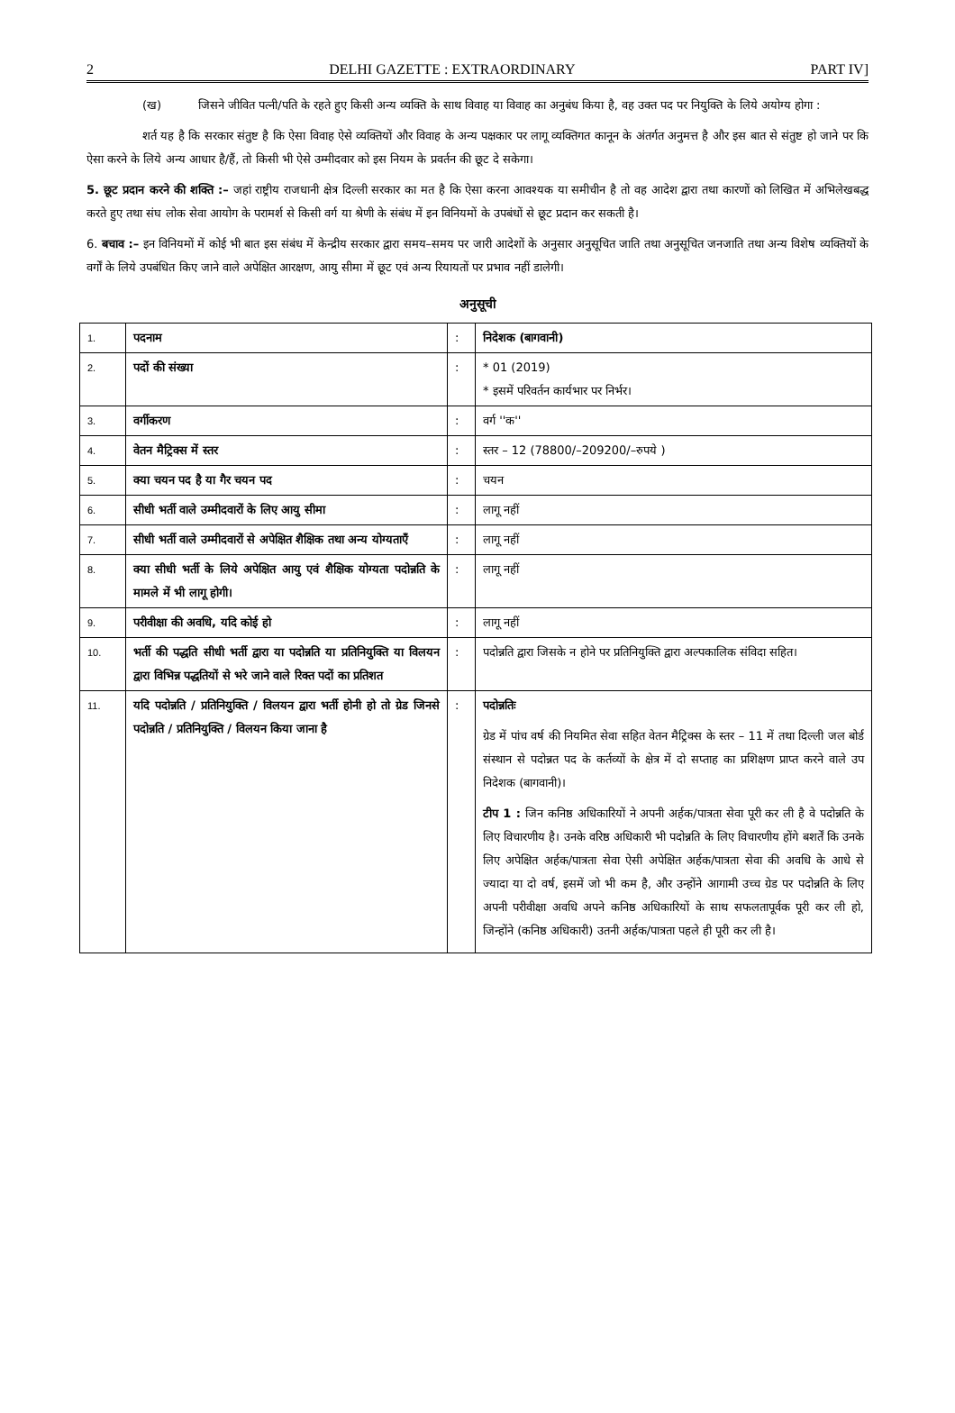2 DELHI GAZETTE : EXTRAORDINARY PART IV]
(ख) जिसने जीवित पत्नी/पति के रहते हुए किसी अन्य व्यक्ति के साथ विवाह या विवाह का अनुबंध किया है, वह उक्त पद पर नियुक्ति के लिये अयोग्य होगा :
शर्त यह है कि सरकार संतुष्ट है कि ऐसा विवाह ऐसे व्यक्तियों और विवाह के अन्य पक्षकार पर लागू व्यक्तिगत कानून के अंतर्गत अनुमत्त है और इस बात से संतुष्ट हो जाने पर कि ऐसा करने के लिये अन्य आधार है/हैं, तो किसी भी ऐसे उम्मीदवार को इस नियम के प्रवर्तन की छूट दे सकेगा।
5. छूट प्रदान करने की शक्ति :– जहां राष्ट्रीय राजधानी क्षेत्र दिल्ली सरकार का मत है कि ऐसा करना आवश्यक या समीचीन है तो वह आदेश द्वारा तथा कारणों को लिखित में अभिलेखबद्ध करते हुए तथा संघ लोक सेवा आयोग के परामर्श से किसी वर्ग या श्रेणी के संबंध में इन विनियमों के उपबंधों से छूट प्रदान कर सकती है।
6. बचाव :– इन विनियमों में कोई भी बात इस संबंध में केन्द्रीय सरकार द्वारा समय–समय पर जारी आदेशों के अनुसार अनुसूचित जाति तथा अनुसूचित जनजाति तथा अन्य विशेष व्यक्तियों के वर्गों के लिये उपबंधित किए जाने वाले अपेक्षित आरक्षण, आयु सीमा में छूट एवं अन्य रियायतों पर प्रभाव नहीं डालेगी।
अनुसूची
| 1. | पदनाम | : | निदेशक (बागवानी) |
| 2. | पदों की संख्या | : | * 01 (2019) * इसमें परिवर्तन कार्यभार पर निर्भर। |
| 3. | वर्गीकरण | : | वर्ग ''क'' |
| 4. | वेतन मैट्रिक्स में स्तर | : | स्तर – 12 (78800/–209200/–रुपये ) |
| 5. | क्या चयन पद है या गैर चयन पद | : | चयन |
| 6. | सीधी भर्ती वाले उम्मीदवारों के लिए आयु सीमा | : | लागू नहीं |
| 7. | सीधी भर्ती वाले उम्मीदवारों से अपेक्षित शैक्षिक तथा अन्य योग्यताएँ | : | लागू नहीं |
| 8. | क्या सीधी भर्ती के लिये अपेक्षित आयु एवं शैक्षिक योग्यता पदोन्नति के मामले में भी लागू होगी। | : | लागू नहीं |
| 9. | परीवीक्षा की अवधि, यदि कोई हो | : | लागू नहीं |
| 10. | भर्ती की पद्धति सीधी भर्ती द्वारा या पदोन्नति या प्रतिनियुक्ति या विलयन द्वारा विभिन्न पद्धतियों से भरे जाने वाले रिक्त पदों का प्रतिशत | : | पदोन्नति द्वारा जिसके न होने पर प्रतिनियुक्ति द्वारा अल्पकालिक संविदा सहित। |
| 11. | यदि पदोन्नति / प्रतिनियुक्ति / विलयन द्वारा भर्ती होनी हो तो ग्रेड जिनसे पदोन्नति / प्रतिनियुक्ति / विलयन किया जाना है | : | पदोन्नतिः ग्रेड में पांच वर्ष की नियमित सेवा सहित वेतन मैट्रिक्स के स्तर – 11 में तथा दिल्ली जल बोर्ड संस्थान से पदोन्नत पद के कर्तव्यों के क्षेत्र में दो सप्ताह का प्रशिक्षण प्राप्त करने वाले उप निदेशक (बागवानी)। टीप 1 : जिन कनिष्ठ अधिकारियों ने अपनी अर्हक/पात्रता सेवा पूरी कर ली है वे पदोन्नति के लिए विचारणीय है। उनके वरिष्ठ अधिकारी भी पदोन्नति के लिए विचारणीय होंगे बशर्तें कि उनके लिए अपेक्षित अर्हक/पात्रता सेवा ऐसी अपेक्षित अर्हक/पात्रता सेवा की अवधि के आधे से ज्यादा या दो वर्ष, इसमें जो भी कम है, और उन्होंने आगामी उच्च ग्रेड पर पदोन्नति के लिए अपनी परीवीक्षा अवधि अपने कनिष्ठ अधिकारियों के साथ सफलतापूर्वक पूरी कर ली हो, जिन्होंने (कनिष्ठ अधिकारी) उतनी अर्हक/पात्रता पहले ही पूरी कर ली है। |